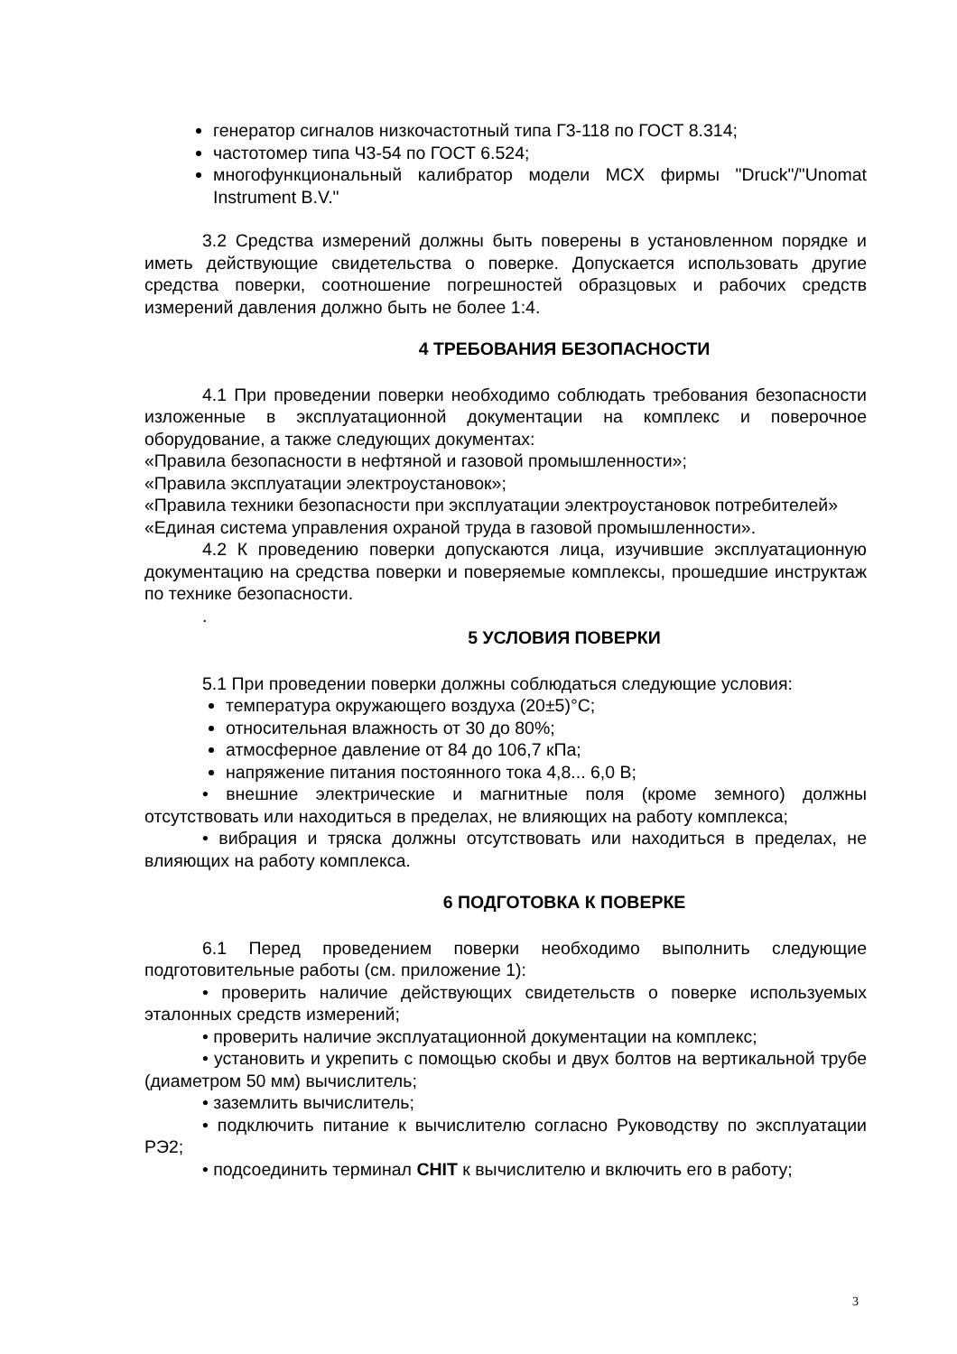генератор сигналов низкочастотный типа Г3-118 по ГОСТ 8.314;
частотомер типа Ч3-54 по ГОСТ 6.524;
многофункциональный калибратор модели MCX фирмы "Druck"/"Unomat Instrument B.V."
3.2 Средства измерений должны быть поверены в установленном порядке и иметь действующие свидетельства о поверке. Допускается использовать другие средства поверки, соотношение погрешностей образцовых и рабочих средств измерений давления должно быть не более 1:4.
4 ТРЕБОВАНИЯ БЕЗОПАСНОСТИ
4.1 При проведении поверки необходимо соблюдать требования безопасности изложенные в эксплуатационной документации на комплекс и поверочное оборудование, а также следующих документах:
«Правила безопасности в нефтяной и газовой промышленности»;
«Правила эксплуатации электроустановок»;
«Правила техники безопасности при эксплуатации электроустановок потребителей»
«Единая система управления охраной труда в газовой промышленности».
4.2 К проведению поверки допускаются лица, изучившие эксплуатационную документацию на средства поверки и поверяемые комплексы, прошедшие инструктаж по технике безопасности.
.
5 УСЛОВИЯ ПОВЕРКИ
5.1 При проведении поверки должны соблюдаться следующие условия:
температура окружающего воздуха (20±5)°С;
относительная влажность от 30 до 80%;
атмосферное давление от 84 до 106,7 кПа;
напряжение питания постоянного тока 4,8... 6,0 В;
• внешние электрические и магнитные поля (кроме земного) должны отсутствовать или находиться в пределах, не влияющих на работу комплекса;
• вибрация и тряска должны отсутствовать или находиться в пределах, не влияющих на работу комплекса.
6 ПОДГОТОВКА К ПОВЕРКЕ
6.1 Перед проведением поверки необходимо выполнить следующие подготовительные работы (см. приложение 1):
• проверить наличие действующих свидетельств о поверке используемых эталонных средств измерений;
• проверить наличие эксплуатационной документации на комплекс;
• установить и укрепить с помощью скобы и двух болтов на вертикальной трубе (диаметром 50 мм) вычислитель;
• заземлить вычислитель;
• подключить питание к вычислителю согласно Руководству по эксплуатации РЭ2;
• подсоединить терминал CHIT к вычислителю и включить его в работу;
3